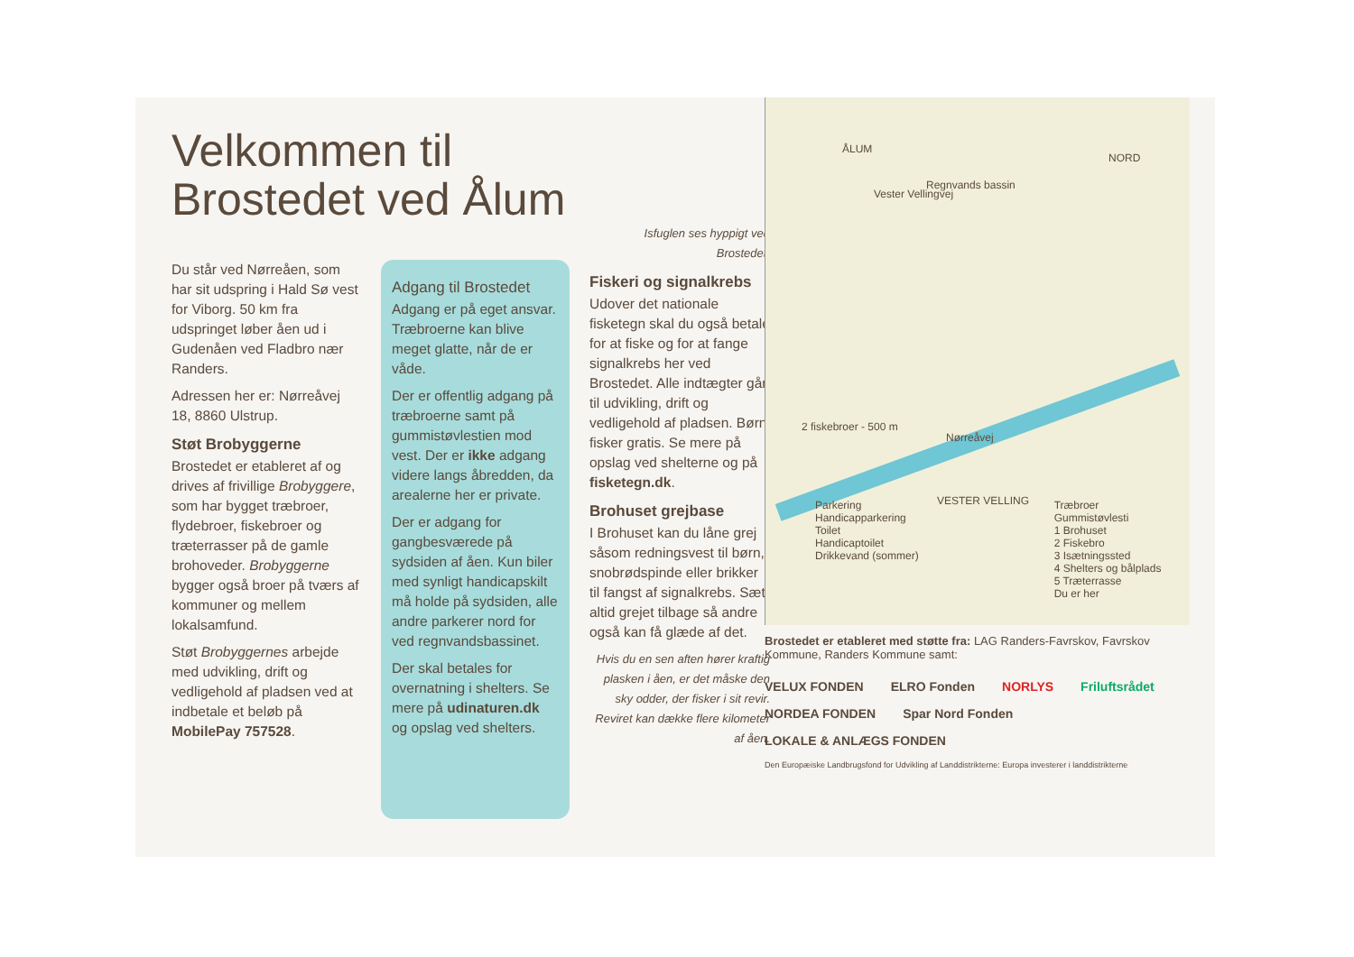Velkommen til Brostedet ved Ålum
Du står ved Nørreåen, som har sit udspring i Hald Sø vest for Viborg. 50 km fra udspringet løber åen ud i Gudenåen ved Fladbro nær Randers.
Adressen her er: Nørreåvej 18, 8860 Ulstrup.
Støt Brobyggerne
Brostedet er etableret af og drives af frivillige Brobyggere, som har bygget træbroer, flydebroer, fiskebroer og træterrasser på de gamle brohoveder. Brobyggerne bygger også broer på tværs af kommuner og mellem lokalsamfund.
Støt Brobyggernes arbejde med udvikling, drift og vedligehold af pladsen ved at indbetale et beløb på MobilePay 757528.
Adgang til Brostedet
Adgang er på eget ansvar. Træbroerne kan blive meget glatte, når de er våde.
Der er offentlig adgang på træbroerne samt på gummistøvlestien mod vest. Der er ikke adgang videre langs åbredden, da arealerne her er private.
Der er adgang for gangbesværede på sydsiden af åen. Kun biler med synligt handicapskilt må holde på sydsiden, alle andre parkerer nord for ved regnvandsbassinet.
Der skal betales for overnatning i shelters. Se mere på udinaturen.dk og opslag ved shelters.
Isfuglen ses hyppigt ved Brostedet.
Fiskeri og signalkrebs
Udover det nationale fisketegn skal du også betale for at fiske og for at fange signalkrebs her ved Brostedet. Alle indtægter går til udvikling, drift og vedligehold af pladsen. Børn fisker gratis. Se mere på opslag ved shelterne og på fisketegn.dk.
Brohuset grejbase
I Brohuset kan du låne grej såsom redningsvest til børn, snobrødspinde eller brikker til fangst af signalkrebs. Sæt altid grejet tilbage så andre også kan få glæde af det.
Hvis du en sen aften hører kraftig plasken i åen, er det måske den sky odder, der fisker i sit revir. Reviret kan dække flere kilometer af åen.
ÅLUM
NORD
Regnvands bassin
Vester Vellingvej
2 fiskebroer - 500 m
Nørreåvej
VESTER VELLING
Parkering
Handicapparkering
Toilet
Handicaptoilet
Drikkevand (sommer)
Træbroer
Gummistøvlesti
1 Brohuset
2 Fiskebro
3 Isætningssted
4 Shelters og bålplads
5 Træterrasse
Du er her
Brostedet er etableret med støtte fra: LAG Randers-Favrskov, Favrskov Kommune, Randers Kommune samt:
VELUX FONDEN ELRO Fonden NORLYS Friluftsrådet NORDEA FONDEN Spar Nord Fonden LOKALE & ANLÆGS FONDEN Den Europæiske Landbrugsfond for Udvikling af Landdistrikterne: Europa investerer i landdistrikterne